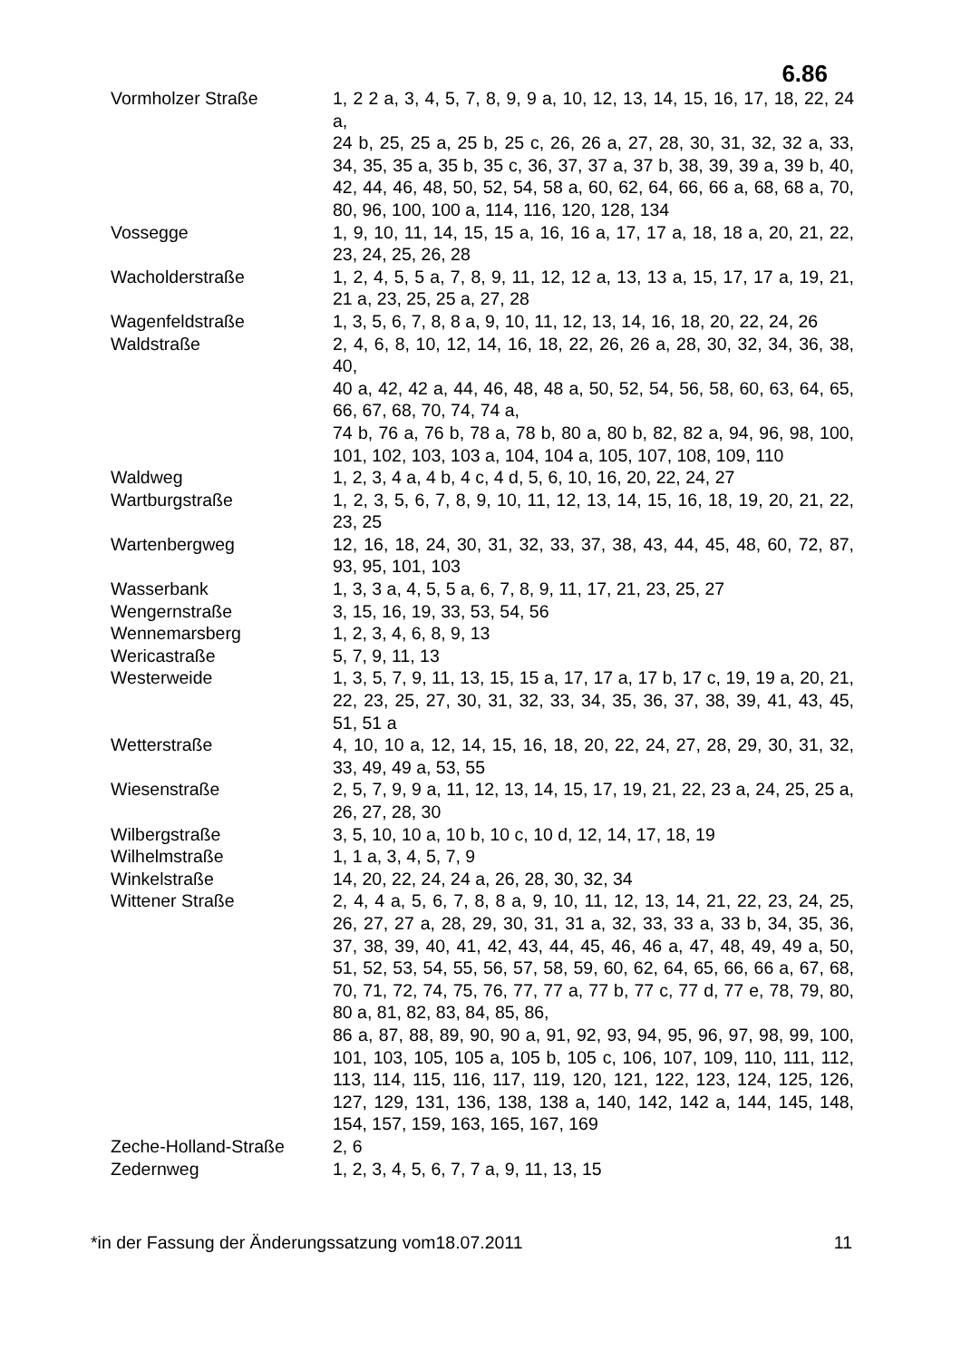6.86
| Vormholzer Straße | 1, 2 2 a, 3, 4, 5, 7, 8, 9, 9 a, 10, 12, 13, 14, 15, 16, 17, 18, 22, 24 a, 24 b, 25, 25 a, 25 b, 25 c, 26, 26 a, 27, 28, 30, 31, 32, 32 a, 33, 34, 35, 35 a, 35 b, 35 c, 36, 37, 37 a, 37 b, 38, 39, 39 a, 39 b, 40, 42, 44, 46, 48, 50, 52, 54, 58 a, 60, 62, 64, 66, 66 a, 68, 68 a, 70, 80, 96, 100, 100 a, 114, 116, 120, 128, 134 |
| Vossegge | 1, 9, 10, 11, 14, 15, 15 a, 16, 16 a, 17, 17 a, 18, 18 a, 20, 21, 22, 23, 24, 25, 26, 28 |
| Wacholderstraße | 1, 2, 4, 5, 5 a, 7, 8, 9, 11, 12, 12 a, 13, 13 a, 15, 17, 17 a, 19, 21, 21 a, 23, 25, 25 a, 27, 28 |
| Wagenfeldstraße | 1, 3, 5, 6, 7, 8, 8 a, 9, 10, 11, 12, 13, 14, 16, 18, 20, 22, 24, 26 |
| Waldstraße | 2, 4, 6, 8, 10, 12, 14, 16, 18, 22, 26, 26 a, 28, 30, 32, 34, 36, 38, 40, 40 a, 42, 42 a, 44, 46, 48, 48 a, 50, 52, 54, 56, 58, 60, 63, 64, 65, 66, 67, 68, 70, 74, 74 a, 74 b, 76 a, 76 b, 78 a, 78 b, 80 a, 80 b, 82, 82 a, 94, 96, 98, 100, 101, 102, 103, 103 a, 104, 104 a, 105, 107, 108, 109, 110 |
| Waldweg | 1, 2, 3, 4 a, 4 b, 4 c, 4 d, 5, 6, 10, 16, 20, 22, 24, 27 |
| Wartburgstraße | 1, 2, 3, 5, 6, 7, 8, 9, 10, 11, 12, 13, 14, 15, 16, 18, 19, 20, 21, 22, 23, 25 |
| Wartenbergweg | 12, 16, 18, 24, 30, 31, 32, 33, 37, 38, 43, 44, 45, 48, 60, 72, 87, 93, 95, 101, 103 |
| Wasserbank | 1, 3, 3 a, 4, 5, 5 a, 6, 7, 8, 9, 11, 17, 21, 23, 25, 27 |
| Wengernstraße | 3, 15, 16, 19, 33, 53, 54, 56 |
| Wennemarsberg | 1, 2, 3, 4, 6, 8, 9, 13 |
| Wericastraße | 5, 7, 9, 11, 13 |
| Westerweide | 1, 3, 5, 7, 9, 11, 13, 15, 15 a, 17, 17 a, 17 b, 17 c, 19, 19 a, 20, 21, 22, 23, 25, 27, 30, 31, 32, 33, 34, 35, 36, 37, 38, 39, 41, 43, 45, 51, 51 a |
| Wetterstraße | 4, 10, 10 a, 12, 14, 15, 16, 18, 20, 22, 24, 27, 28, 29, 30, 31, 32, 33, 49, 49 a, 53, 55 |
| Wiesenstraße | 2, 5, 7, 9, 9 a, 11, 12, 13, 14, 15, 17, 19, 21, 22, 23 a, 24, 25, 25 a, 26, 27, 28, 30 |
| Wilbergstraße | 3, 5, 10, 10 a, 10 b, 10 c, 10 d, 12, 14, 17, 18, 19 |
| Wilhelmstraße | 1, 1 a, 3, 4, 5, 7, 9 |
| Winkelstraße | 14, 20, 22, 24, 24 a, 26, 28, 30, 32, 34 |
| Wittener Straße | 2, 4, 4 a, 5, 6, 7, 8, 8 a, 9, 10, 11, 12, 13, 14, 21, 22, 23, 24, 25, 26, 27, 27 a, 28, 29, 30, 31, 31 a, 32, 33, 33 a, 33 b, 34, 35, 36, 37, 38, 39, 40, 41, 42, 43, 44, 45, 46, 46 a, 47, 48, 49, 49 a, 50, 51, 52, 53, 54, 55, 56, 57, 58, 59, 60, 62, 64, 65, 66, 66 a, 67, 68, 70, 71, 72, 74, 75, 76, 77, 77 a, 77 b, 77 c, 77 d, 77 e, 78, 79, 80, 80 a, 81, 82, 83, 84, 85, 86, 86 a, 87, 88, 89, 90, 90 a, 91, 92, 93, 94, 95, 96, 97, 98, 99, 100, 101, 103, 105, 105 a, 105 b, 105 c, 106, 107, 109, 110, 111, 112, 113, 114, 115, 116, 117, 119, 120, 121, 122, 123, 124, 125, 126, 127, 129, 131, 136, 138, 138 a, 140, 142, 142 a, 144, 145, 148, 154, 157, 159, 163, 165, 167, 169 |
| Zeche-Holland-Straße | 2, 6 |
| Zedernweg | 1, 2, 3, 4, 5, 6, 7, 7 a, 9, 11, 13, 15 |
*in der Fassung der Änderungssatzung vom18.07.2011 11